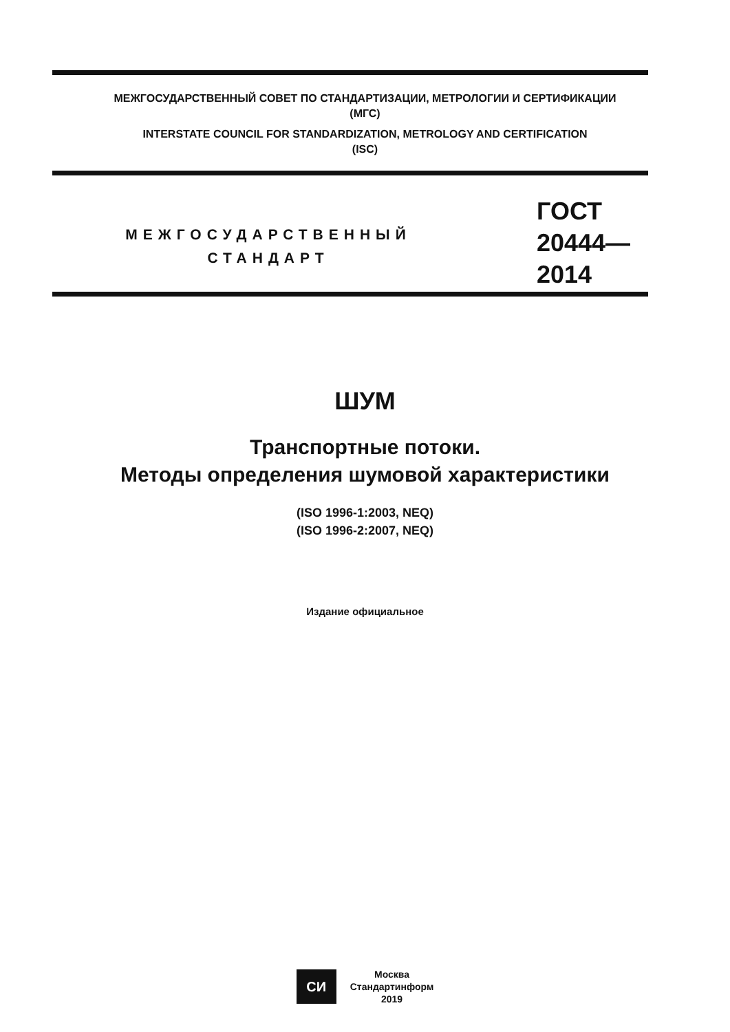МЕЖГОСУДАРСТВЕННЫЙ СОВЕТ ПО СТАНДАРТИЗАЦИИ, МЕТРОЛОГИИ И СЕРТИФИКАЦИИ
(МГС)
INTERSTATE COUNCIL FOR STANDARDIZATION, METROLOGY AND CERTIFICATION
(ISC)
МЕЖГОСУДАРСТВЕННЫЙ
СТАНДАРТ
ГОСТ
20444—
2014
ШУМ
Транспортные потоки.
Методы определения шумовой характеристики
(ISO 1996-1:2003, NEQ)
(ISO 1996-2:2007, NEQ)
Издание официальное
СИ
Москва
Стандартинформ
2019